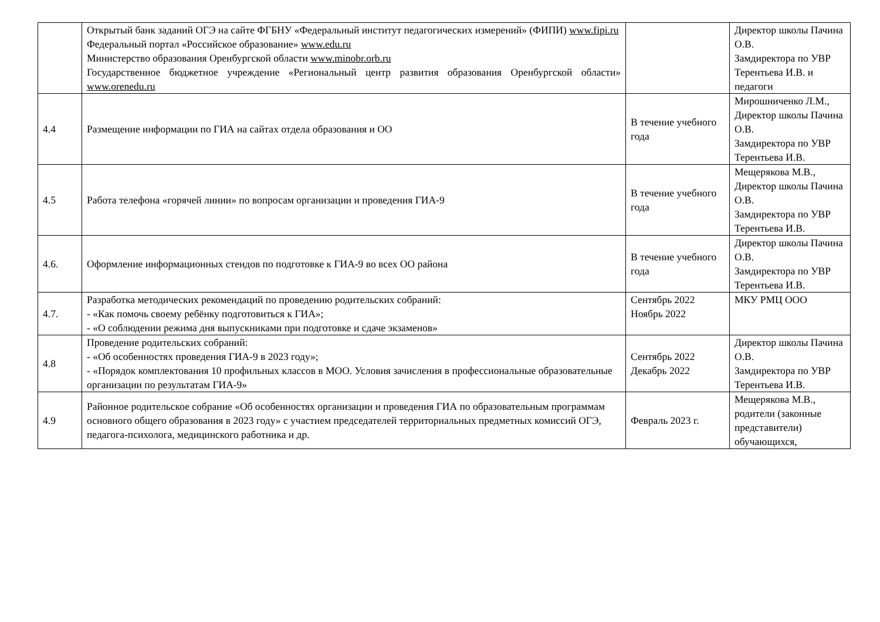| | Открытый банк заданий ОГЭ на сайте ФГБНУ «Федеральный институт педагогических измерений» (ФИПИ) www.fipi.ru Федеральный портал «Российское образование» www.edu.ru Министерство образования Оренбургской области www.minobr.orb.ru Государственное бюджетное учреждение «Региональный центр развития образования Оренбургской области» www.orenedu.ru | | Директор школы Пачина О.В. Замдиректора по УВР Терентьева И.В. и педагоги |
| 4.4 | Размещение информации по ГИА на сайтах отдела образования и ОО | В течение учебного года | Мирошниченко Л.М., Директор школы Пачина О.В. Замдиректора по УВР Терентьева И.В. |
| 4.5 | Работа телефона «горячей линии» по вопросам организации и проведения ГИА-9 | В течение учебного года | Мещерякова М.В., Директор школы Пачина О.В. Замдиректора по УВР Терентьева И.В. |
| 4.6. | Оформление информационных стендов по подготовке к ГИА-9 во всех ОО района | В течение учебного года | Директор школы Пачина О.В. Замдиректора по УВР Терентьева И.В. |
| 4.7. | Разработка методических рекомендаций по проведению родительских собраний: - «Как помочь своему ребёнку подготовиться к ГИА»; - «О соблюдении режима дня выпускниками при подготовке и сдаче экзаменов» | Сентябрь 2022 Ноябрь 2022 | МКУ РМЦ ООО |
| 4.8 | Проведение родительских собраний: - «Об особенностях проведения ГИА-9 в 2023 году»; - «Порядок комплектования 10 профильных классов в МОО. Условия зачисления в профессиональные образовательные организации по результатам ГИА-9» | Сентябрь 2022 Декабрь 2022 | Директор школы Пачина О.В. Замдиректора по УВР Терентьева И.В. |
| 4.9 | Районное родительское собрание «Об особенностях организации и проведения ГИА по образовательным программам основного общего образования в 2023 году» с участием председателей территориальных предметных комиссий ОГЭ, педагога-психолога, медицинского работника и др. | Февраль 2023 г. | Мещерякова М.В., родители (законные представители) обучающихся, |